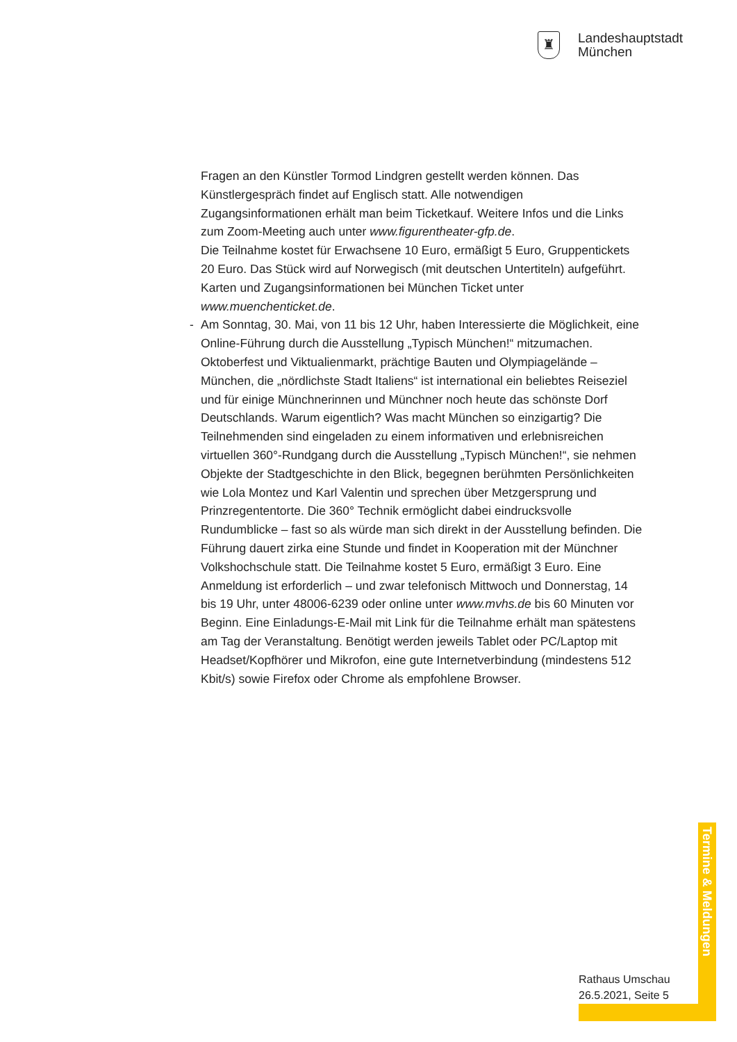♜
Landeshauptstadt
München
Fragen an den Künstler Tormod Lindgren gestellt werden können. Das Künstlergespräch findet auf Englisch statt. Alle notwendigen Zugangsinformationen erhält man beim Ticketkauf. Weitere Infos und die Links zum Zoom-Meeting auch unter www.figurentheater-gfp.de.
Die Teilnahme kostet für Erwachsene 10 Euro, ermäßigt 5 Euro, Gruppentickets 20 Euro. Das Stück wird auf Norwegisch (mit deutschen Untertiteln) aufgeführt. Karten und Zugangsinformationen bei München Ticket unter www.muenchenticket.de.
- Am Sonntag, 30. Mai, von 11 bis 12 Uhr, haben Interessierte die Möglichkeit, eine Online-Führung durch die Ausstellung „Typisch München!“ mitzumachen. Oktoberfest und Viktualienmarkt, prächtige Bauten und Olympiagelände – München, die „nördlichste Stadt Italiens“ ist international ein beliebtes Reiseziel und für einige Münchnerinnen und Münchner noch heute das schönste Dorf Deutschlands. Warum eigentlich? Was macht München so einzigartig? Die Teilnehmenden sind eingeladen zu einem informativen und erlebnisreichen virtuellen 360°-Rundgang durch die Ausstellung „Typisch München!“, sie nehmen Objekte der Stadtgeschichte in den Blick, begegnen berühmten Persönlichkeiten wie Lola Montez und Karl Valentin und sprechen über Metzgersprung und Prinzregententorte. Die 360° Technik ermöglicht dabei eindrucksvolle Rundumblicke – fast so als würde man sich direkt in der Ausstellung befinden. Die Führung dauert zirka eine Stunde und findet in Kooperation mit der Münchner Volkshochschule statt. Die Teilnahme kostet 5 Euro, ermäßigt 3 Euro. Eine Anmeldung ist erforderlich – und zwar telefonisch Mittwoch und Donnerstag, 14 bis 19 Uhr, unter 48006-6239 oder online unter www.mvhs.de bis 60 Minuten vor Beginn. Eine Einladungs-E-Mail mit Link für die Teilnahme erhält man spätestens am Tag der Veranstaltung. Benötigt werden jeweils Tablet oder PC/Laptop mit Headset/Kopfhörer und Mikrofon, eine gute Internetverbindung (mindestens 512 Kbit/s) sowie Firefox oder Chrome als empfohlene Browser.
Termine & Meldungen
Rathaus Umschau
26.5.2021, Seite 5